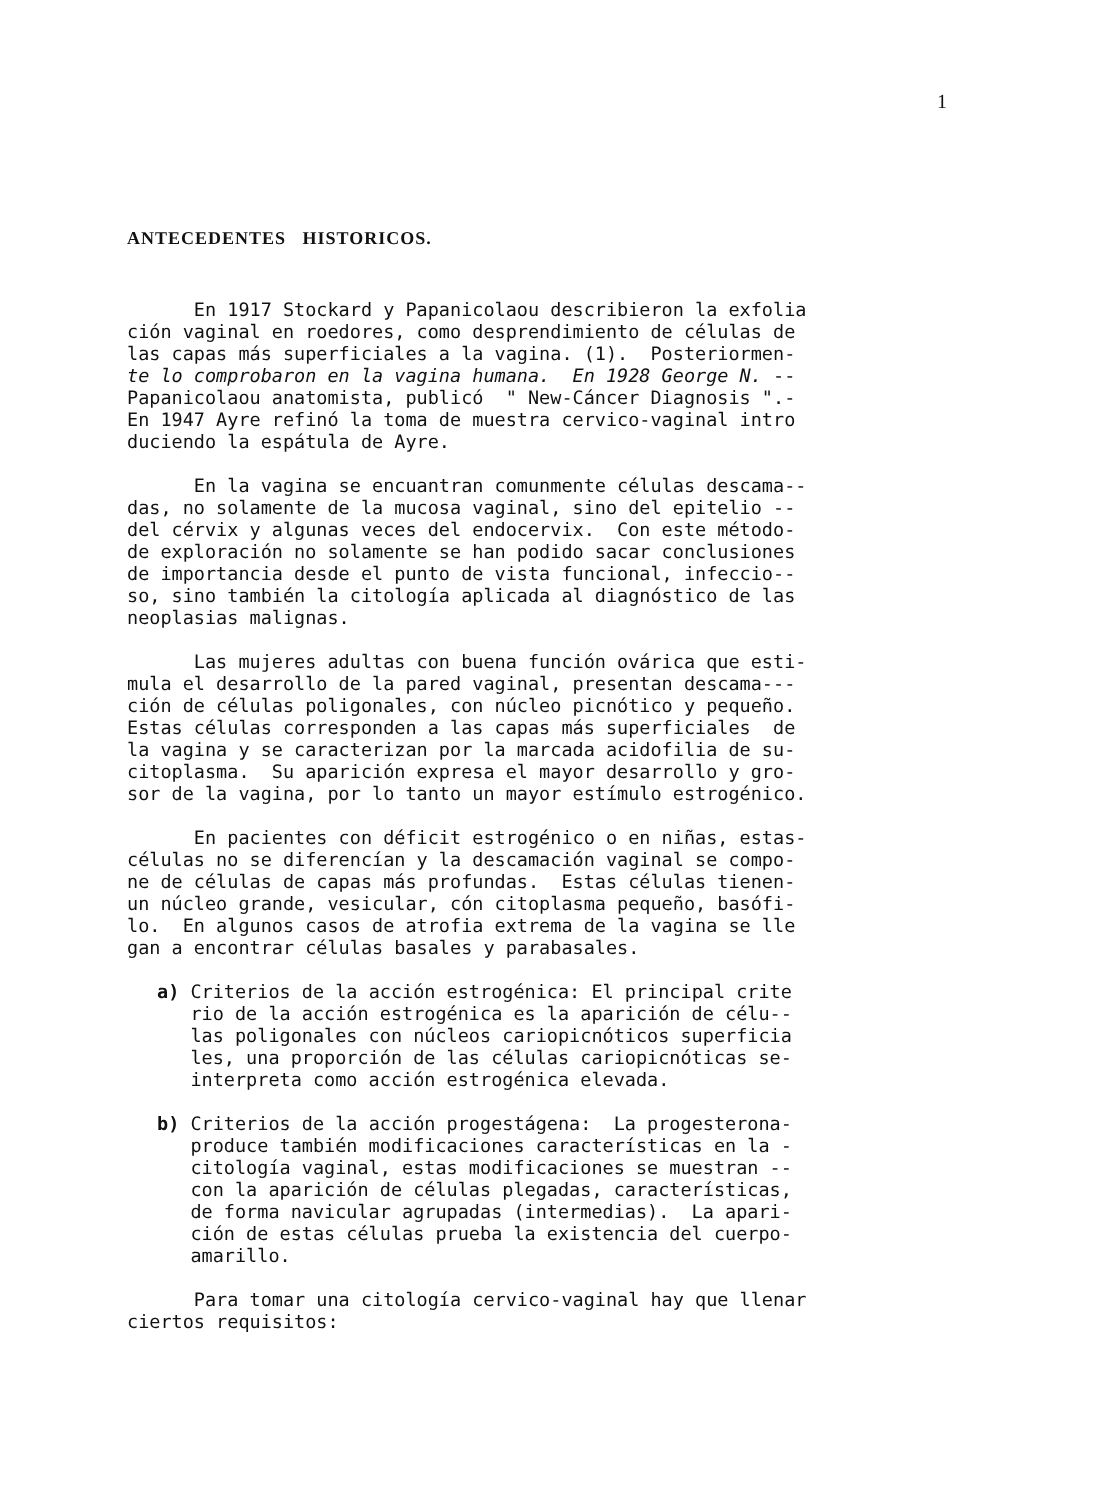1
ANTECEDENTES HISTORICOS.
En 1917 Stockard y Papanicolaou describieron la exfolia ción vaginal en roedores, como desprendimiento de células de las capas más superficiales a la vagina. (1). Posteriormen- te lo comprobaron en la vagina humana. En 1928 George N. -- Papanicolaou anatomista, publicó " New-Cáncer Diagnosis ".- En 1947 Ayre refinó la toma de muestra cervico-vaginal intro duciendo la espátula de Ayre.
En la vagina se encuantran comunmente células descama-- das, no solamente de la mucosa vaginal, sino del epitelio -- del cérvix y algunas veces del endocervix. Con este método- de exploración no solamente se han podido sacar conclusiones de importancia desde el punto de vista funcional, infeccio-- so, sino también la citología aplicada al diagnóstico de las neoplasias malignas.
Las mujeres adultas con buena función ovárica que esti- mula el desarrollo de la pared vaginal, presentan descama--- ción de células poligonales, con núcleo picnótico y pequeño. Estas células corresponden a las capas más superficiales de la vagina y se caracterizan por la marcada acidofilia de su- citoplasma. Su aparición expresa el mayor desarrollo y gro- sor de la vagina, por lo tanto un mayor estímulo estrogénico.
En pacientes con déficit estrogénico o en niñas, estas- células no se diferencían y la descamación vaginal se compo- ne de células de capas más profundas. Estas células tienen- un núcleo grande, vesicular, cón citoplasma pequeño, basófi- lo. En algunos casos de atrofia extrema de la vagina se lle gan a encontrar células basales y parabasales.
a) Criterios de la acción estrogénica: El principal crite rio de la acción estrogénica es la aparición de célu-- las poligonales con núcleos cariopicnóticos superficia les, una proporción de las células cariopicnóticas se- interpreta como acción estrogénica elevada.
b) Criterios de la acción progestágena: La progesterona- produce también modificaciones características en la - citología vaginal, estas modificaciones se muestran -- con la aparición de células plegadas, características, de forma navicular agrupadas (intermedias). La apari- ción de estas células prueba la existencia del cuerpo- amarillo.
Para tomar una citología cervico-vaginal hay que llenar ciertos requisitos: